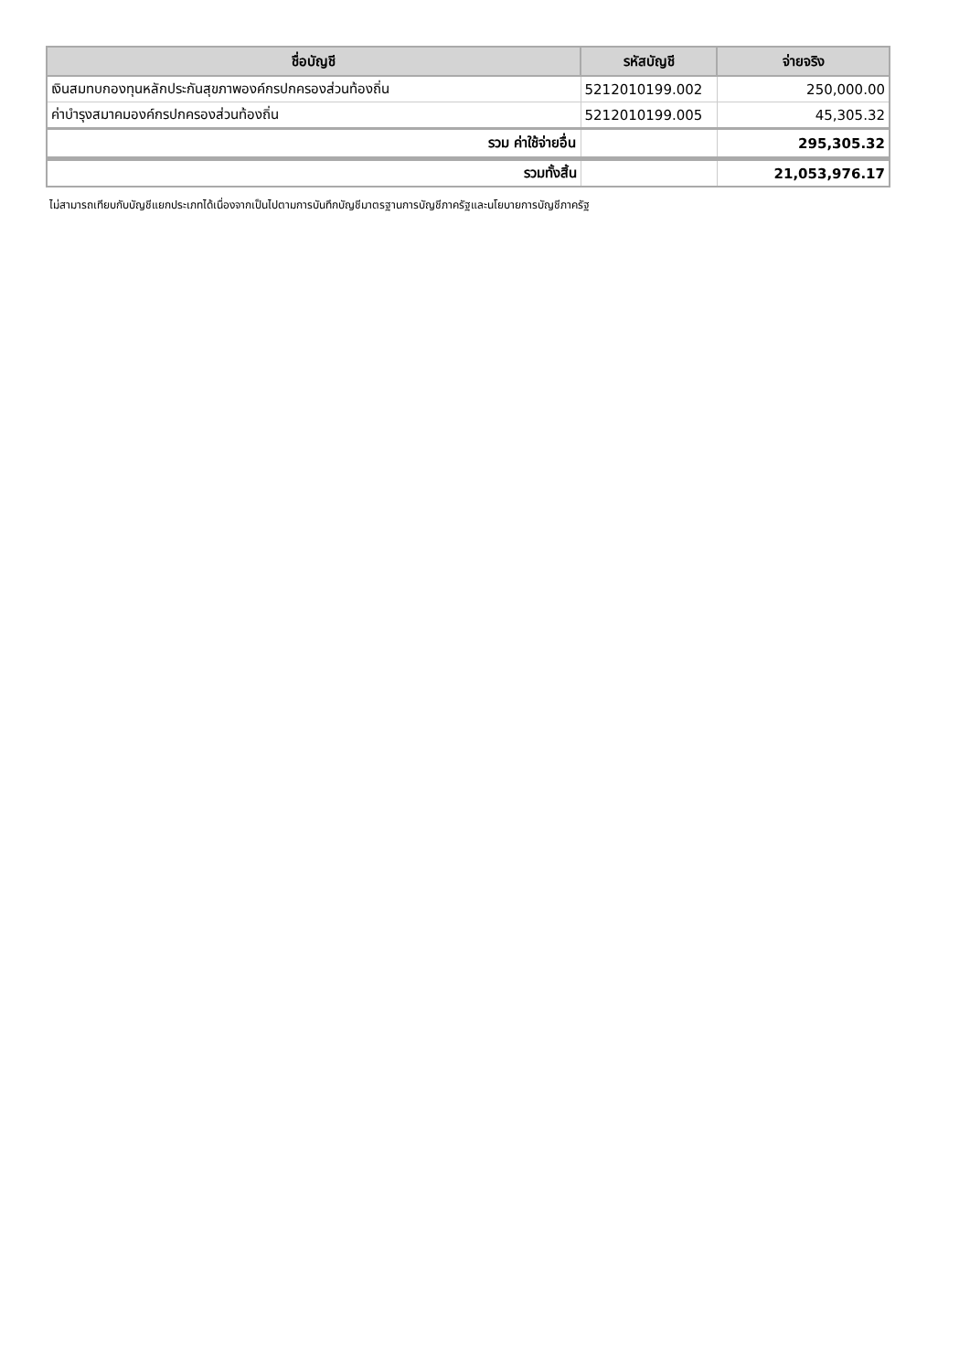| ชื่อบัญชี | รหัสบัญชี | จ่ายจริง |
| --- | --- | --- |
| เงินสมทบกองทุนหลักประกันสุขภาพองค์กรปกครองส่วนท้องถิ่น | 5212010199.002 | 250,000.00 |
| ค่าบำรุงสมาคมองค์กรปกครองส่วนท้องถิ่น | 5212010199.005 | 45,305.32 |
| รวม ค่าใช้จ่ายอื่น | | 295,305.32 |
| รวมทั้งสิ้น | | 21,053,976.17 |
ไม่สามารถเทียบกับบัญชีแยกประเภทได้เนื่องจากเป็นไปตามการบันทึกบัญชีมาตรฐานการบัญชีภาครัฐและนโยบายการบัญชีภาครัฐ